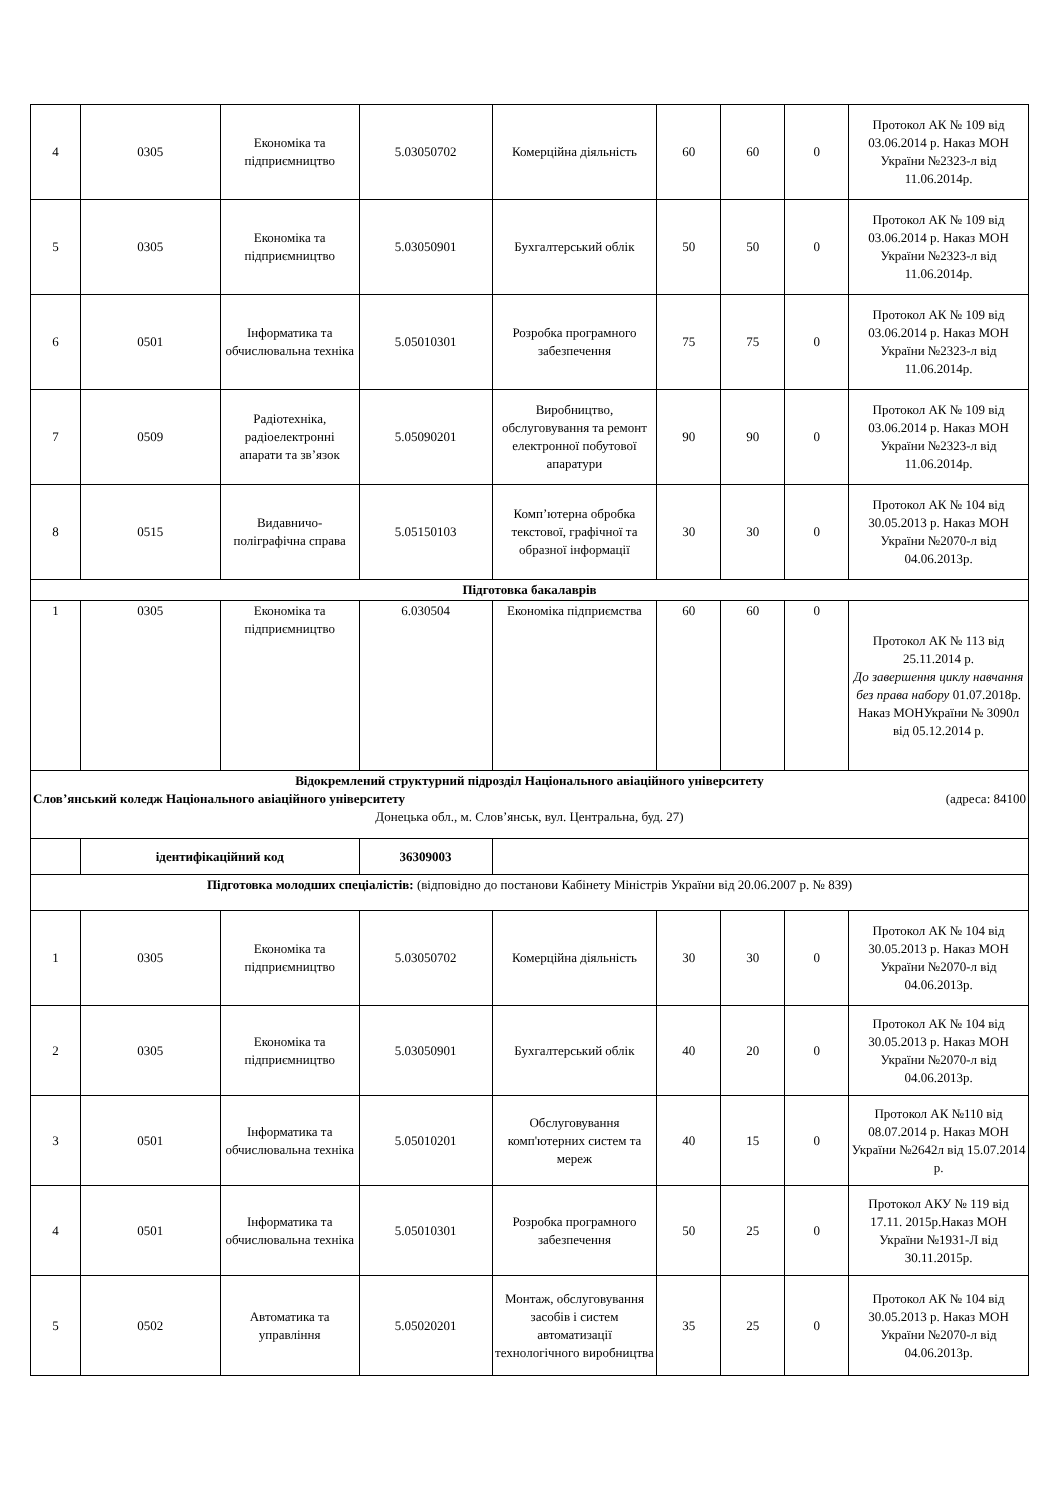| 4 | 0305 | Економіка та підприємництво | 5.03050702 | Комерційна діяльність | 60 | 60 | 0 | Протокол АК № 109 від 03.06.2014 р. Наказ МОН України №2323-л від 11.06.2014р. |
| 5 | 0305 | Економіка та підприємництво | 5.03050901 | Бухгалтерський облік | 50 | 50 | 0 | Протокол АК № 109 від 03.06.2014 р. Наказ МОН України №2323-л від 11.06.2014р. |
| 6 | 0501 | Інформатика та обчислювальна техніка | 5.05010301 | Розробка програмного забезпечення | 75 | 75 | 0 | Протокол АК № 109 від 03.06.2014 р. Наказ МОН України №2323-л від 11.06.2014р. |
| 7 | 0509 | Радіотехніка, радіоелектронні апарати та зв’язок | 5.05090201 | Виробництво, обслуговування та ремонт електронної побутової апаратури | 90 | 90 | 0 | Протокол АК № 109 від 03.06.2014 р. Наказ МОН України №2323-л від 11.06.2014р. |
| 8 | 0515 | Видавничо-поліграфічна справа | 5.05150103 | Комп’ютерна обробка текстової, графічної та образної інформації | 30 | 30 | 0 | Протокол АК № 104 від 30.05.2013 р. Наказ МОН України №2070-л від 04.06.2013р. |
| Підготовка бакалаврів | | | | | | | | |
| 1 | 0305 | Економіка та підприємництво | 6.030504 | Економіка підприємства | 60 | 60 | 0 | Протокол АК № 113 від 25.11.2014 р. До завершення циклу навчання без права набору 01.07.2018р. Наказ МОНУкраїни № 3090л від 05.12.2014 р. |
| Відокремлений структурний підрозділ Національного авіаційного університету Слов’янський коледж Національного авіаційного університету (адреса: 84100 Донецька обл., м. Слов’янськ, вул. Центральна, буд. 27) | | | | | | | | |
| | ідентифікаційний код | | 36309003 | | | | | |
| Підготовка молодших спеціалістів: (відповідно до постанови Кабінету Міністрів України від 20.06.2007 р. № 839) | | | | | | | | |
| 1 | 0305 | Економіка та підприємництво | 5.03050702 | Комерційна діяльність | 30 | 30 | 0 | Протокол АК № 104 від 30.05.2013 р. Наказ МОН України №2070-л від 04.06.2013р. |
| 2 | 0305 | Економіка та підприємництво | 5.03050901 | Бухгалтерський облік | 40 | 20 | 0 | Протокол АК № 104 від 30.05.2013 р. Наказ МОН України №2070-л від 04.06.2013р. |
| 3 | 0501 | Інформатика та обчислювальна техніка | 5.05010201 | Обслуговування комп'ютерних систем та мереж | 40 | 15 | 0 | Протокол АК №110 від 08.07.2014 р. Наказ МОН України №2642л від 15.07.2014 р. |
| 4 | 0501 | Інформатика та обчислювальна техніка | 5.05010301 | Розробка програмного забезпечення | 50 | 25 | 0 | Протокол АКУ № 119 від 17.11. 2015р.Наказ МОН України №1931-Л від 30.11.2015р. |
| 5 | 0502 | Автоматика та управління | 5.05020201 | Монтаж, обслуговування засобів і систем автоматизації технологічного виробництва | 35 | 25 | 0 | Протокол АК № 104 від 30.05.2013 р. Наказ МОН України №2070-л від 04.06.2013р. |